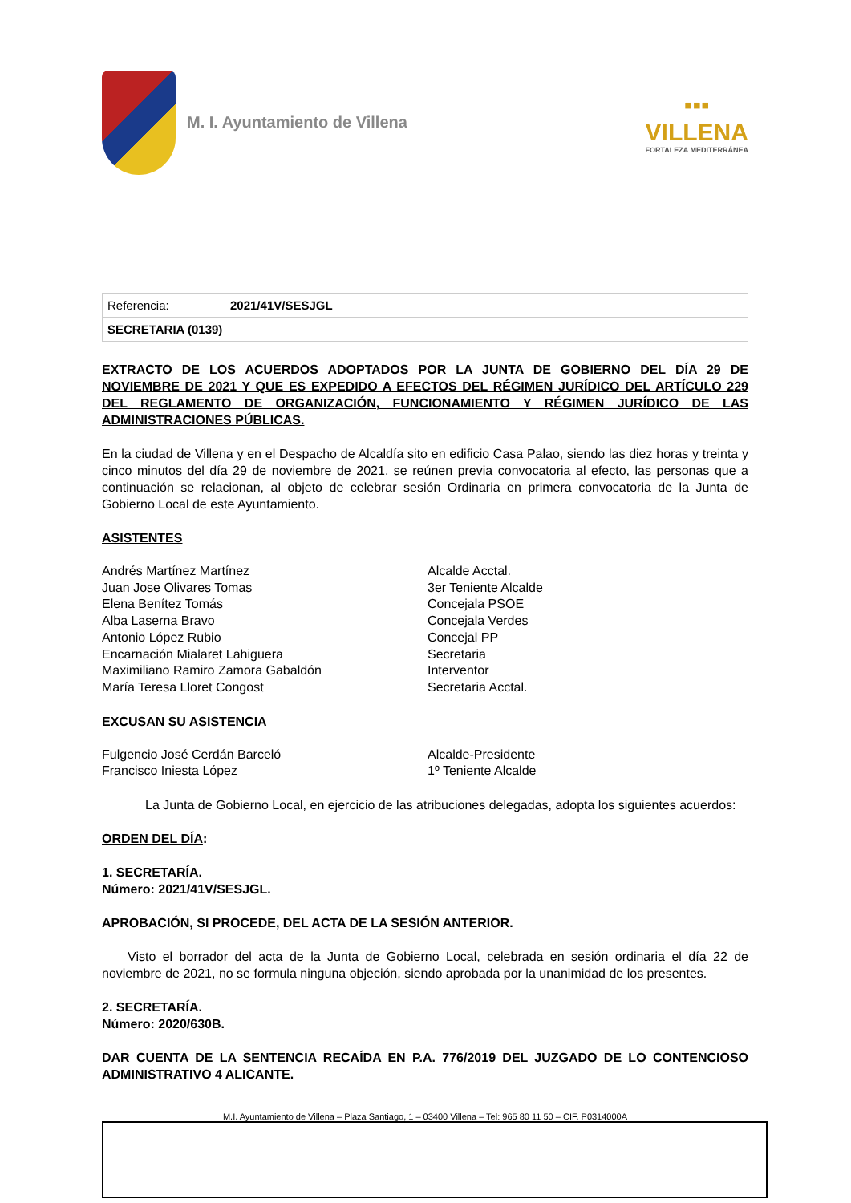M. I. Ayuntamiento de Villena
▪▪▪
VILLENA
FORTALEZA MEDITERRÁNEA
| Referencia: | 2021/41V/SESJGL |
| SECRETARIA (0139) | |
EXTRACTO DE LOS ACUERDOS ADOPTADOS POR LA JUNTA DE GOBIERNO DEL DÍA 29 DE NOVIEMBRE DE 2021 Y QUE ES EXPEDIDO A EFECTOS DEL RÉGIMEN JURÍDICO DEL ARTÍCULO 229 DEL REGLAMENTO DE ORGANIZACIÓN, FUNCIONAMIENTO Y RÉGIMEN JURÍDICO DE LAS ADMINISTRACIONES PÚBLICAS.
En la ciudad de Villena y en el Despacho de Alcaldía sito en edificio Casa Palao, siendo las diez horas y treinta y cinco minutos del día 29 de noviembre de 2021, se reúnen previa convocatoria al efecto, las personas que a continuación se relacionan, al objeto de celebrar sesión Ordinaria en primera convocatoria de la Junta de Gobierno Local de este Ayuntamiento.
ASISTENTES
Andrés Martínez Martínez Alcalde Acctal. Juan Jose Olivares Tomas 3er Teniente Alcalde Elena Benítez Tomás Concejala PSOE Alba Laserna Bravo Concejala Verdes Antonio López Rubio Concejal PP Encarnación Mialaret Lahiguera Secretaria Maximiliano Ramiro Zamora Gabaldón Interventor María Teresa Lloret Congost Secretaria Acctal.
EXCUSAN SU ASISTENCIA
Fulgencio José Cerdán Barceló Alcalde-Presidente Francisco Iniesta López 1º Teniente Alcalde
La Junta de Gobierno Local, en ejercicio de las atribuciones delegadas, adopta los siguientes acuerdos:
ORDEN DEL DÍA:
1. SECRETARÍA.
Número: 2021/41V/SESJGL.
APROBACIÓN, SI PROCEDE, DEL ACTA DE LA SESIÓN ANTERIOR.
Visto el borrador del acta de la Junta de Gobierno Local, celebrada en sesión ordinaria el día 22 de noviembre de 2021, no se formula ninguna objeción, siendo aprobada por la unanimidad de los presentes.
2. SECRETARÍA.
Número: 2020/630B.
DAR CUENTA DE LA SENTENCIA RECAÍDA EN P.A. 776/2019 DEL JUZGADO DE LO CONTENCIOSO ADMINISTRATIVO 4 ALICANTE.
M.I. Ayuntamiento de Villena – Plaza Santiago, 1 – 03400 Villena – Tel: 965 80 11 50 – CIF. P0314000A